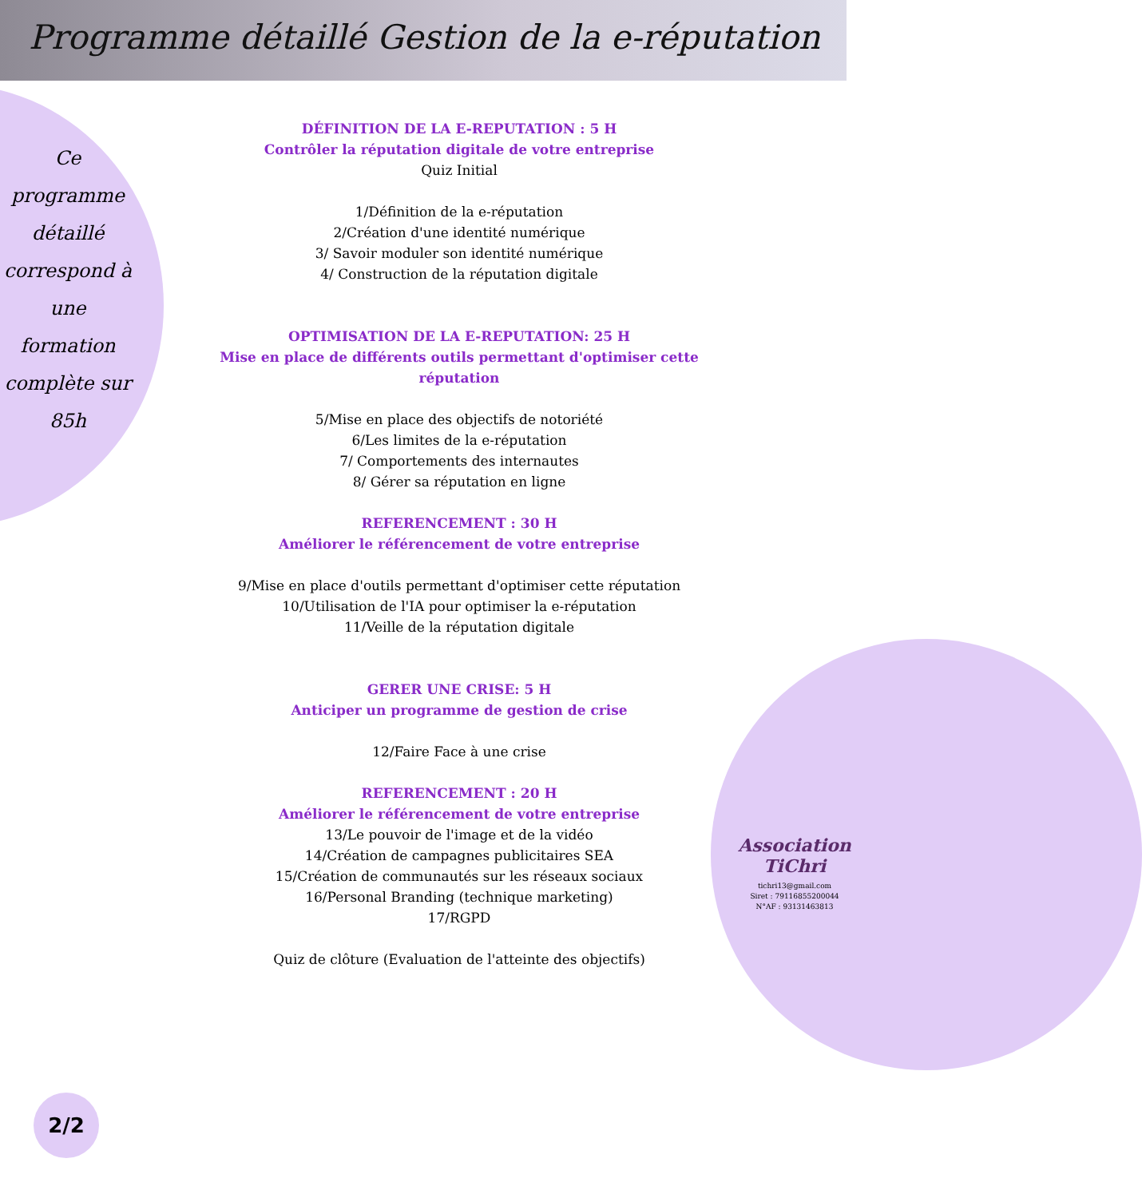Programme détaillé Gestion de la e-réputation
Ce programme détaillé correspond à une formation complète sur 85h
DÉFINITION DE LA E-REPUTATION : 5 H
Contrôler la réputation digitale de votre entreprise
Quiz Initial
1/Définition de la e-réputation
2/Création d'une identité numérique
3/ Savoir moduler son identité numérique
4/ Construction de la réputation digitale
OPTIMISATION DE LA E-REPUTATION: 25 H
Mise en place de différents outils permettant d'optimiser cette réputation
5/Mise en place des objectifs de notoriété
6/Les limites de la e-réputation
7/ Comportements des internautes
8/ Gérer sa réputation en ligne
REFERENCEMENT : 30 H
Améliorer le référencement de votre entreprise
9/Mise en place d'outils permettant d'optimiser cette réputation
10/Utilisation de l'IA pour optimiser la e-réputation
11/Veille de la réputation digitale
GERER UNE CRISE: 5 H
Anticiper un programme de gestion de crise
12/Faire Face à une crise
REFERENCEMENT : 20 H
Améliorer le référencement de votre entreprise
13/Le pouvoir de l'image et de la vidéo
14/Création de campagnes publicitaires SEA
15/Création de communautés sur les réseaux sociaux
16/Personal Branding (technique marketing)
17/RGPD
Quiz de clôture (Evaluation de l'atteinte des objectifs)
Association TiChri
tichri13@gmail.com
Siret : 79116855200044
N°AF : 93131463813
2/2